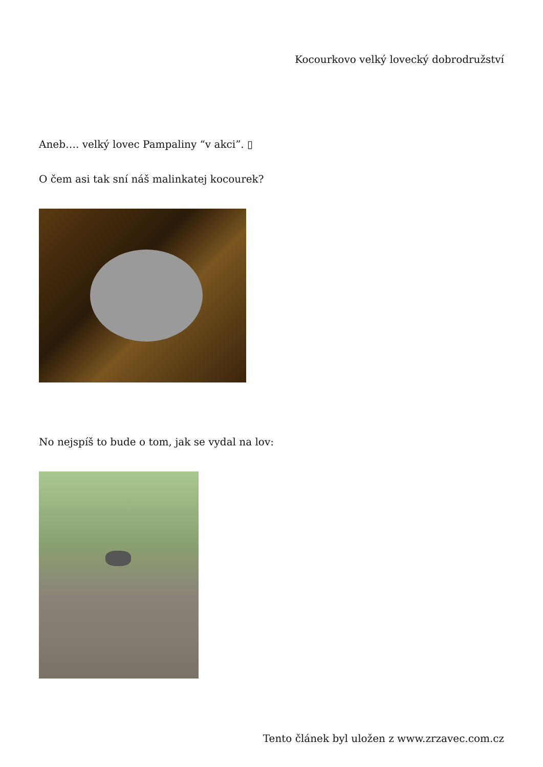Kocourkovo velký lovecký dobrodružství
Aneb…. velký lovec Pampaliny “v akci”. ▯
O čem asi tak sní náš malinkatej kocourek?
No nejspíš to bude o tom, jak se vydal na lov:
Tento článek byl uložen z www.zrzavec.com.cz